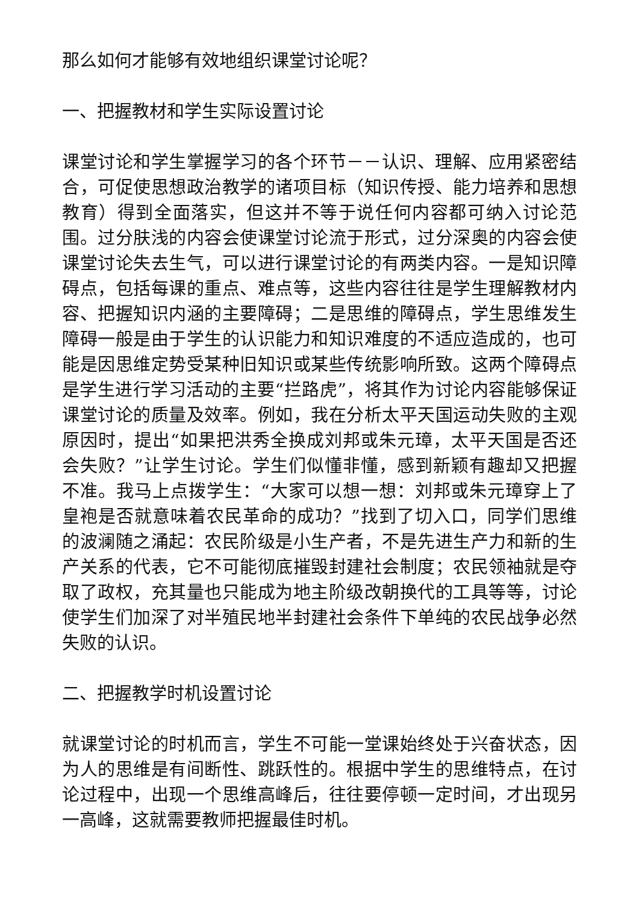那么如何才能够有效地组织课堂讨论呢？
一、把握教材和学生实际设置讨论
课堂讨论和学生掌握学习的各个环节－－认识、理解、应用紧密结合，可促使思想政治教学的诸项目标（知识传授、能力培养和思想教育）得到全面落实，但这并不等于说任何内容都可纳入讨论范围。过分肤浅的内容会使课堂讨论流于形式，过分深奥的内容会使课堂讨论失去生气，可以进行课堂讨论的有两类内容。一是知识障碍点，包括每课的重点、难点等，这些内容往往是学生理解教材内容、把握知识内涵的主要障碍；二是思维的障碍点，学生思维发生障碍一般是由于学生的认识能力和知识难度的不适应造成的，也可能是因思维定势受某种旧知识或某些传统影响所致。这两个障碍点是学生进行学习活动的主要“拦路虎”，将其作为讨论内容能够保证课堂讨论的质量及效率。例如，我在分析太平天国运动失败的主观原因时，提出“如果把洪秀全换成刘邦或朱元璋，太平天国是否还会失败？”让学生讨论。学生们似懂非懂，感到新颖有趣却又把握不准。我马上点拨学生：“大家可以想一想：刘邦或朱元璋穿上了皇袍是否就意味着农民革命的成功？”找到了切入口，同学们思维的波澜随之涌起：农民阶级是小生产者，不是先进生产力和新的生产关系的代表，它不可能彻底摧毁封建社会制度；农民领袖就是夺取了政权，充其量也只能成为地主阶级改朝换代的工具等等，讨论使学生们加深了对半殖民地半封建社会条件下单纯的农民战争必然失败的认识。
二、把握教学时机设置讨论
就课堂讨论的时机而言，学生不可能一堂课始终处于兴奋状态，因为人的思维是有间断性、跳跃性的。根据中学生的思维特点，在讨论过程中，出现一个思维高峰后，往往要停顿一定时间，才出现另一高峰，这就需要教师把握最佳时机。